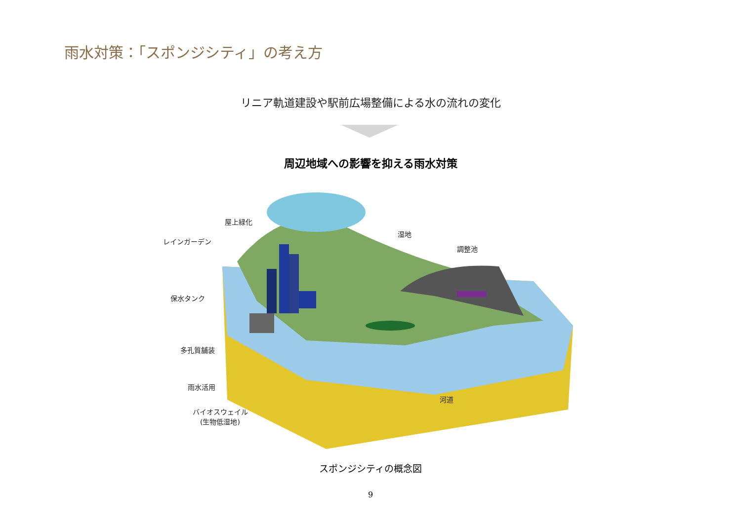雨水対策：「スポンジシティ」の考え方
リニア軌道建設や駅前広場整備による水の流れの変化
周辺地域への影響を抑える雨水対策
屋上緑化
レインガーデン
保水タンク
多孔質舗装
雨水活用
バイオスウェイル
(生物低湿地)
湿地
調整池
河道
スポンジシティの概念図
9